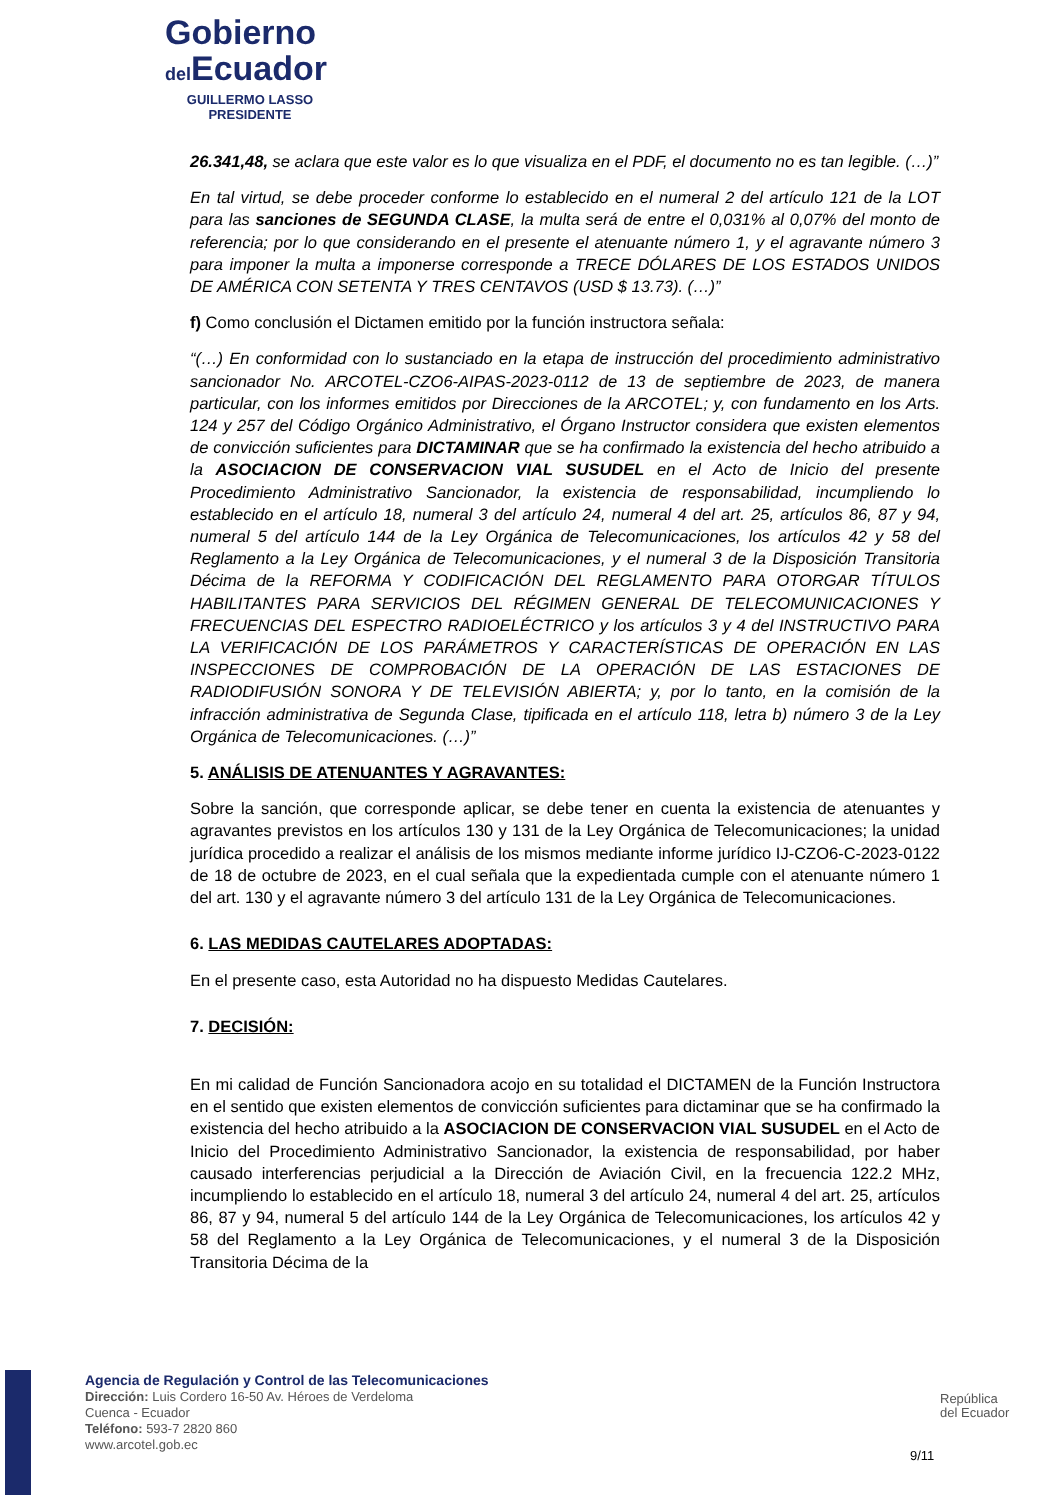Gobierno
del Ecuador
GUILLERMO LASSO
PRESIDENTE
26.341,48, se aclara que este valor es lo que visualiza en el PDF, el documento no es tan legible. (…)”
En tal virtud, se debe proceder conforme lo establecido en el numeral 2 del artículo 121 de la LOT para las sanciones de SEGUNDA CLASE, la multa será de entre el 0,031% al 0,07% del monto de referencia; por lo que considerando en el presente el atenuante número 1, y el agravante número 3 para imponer la multa a imponerse corresponde a TRECE DÓLARES DE LOS ESTADOS UNIDOS DE AMÉRICA CON SETENTA Y TRES CENTAVOS (USD $ 13.73). (…)”
f) Como conclusión el Dictamen emitido por la función instructora señala:
“(…) En conformidad con lo sustanciado en la etapa de instrucción del procedimiento administrativo sancionador No. ARCOTEL-CZO6-AIPAS-2023-0112 de 13 de septiembre de 2023, de manera particular, con los informes emitidos por Direcciones de la ARCOTEL; y, con fundamento en los Arts. 124 y 257 del Código Orgánico Administrativo, el Órgano Instructor considera que existen elementos de convicción suficientes para DICTAMINAR que se ha confirmado la existencia del hecho atribuido a la ASOCIACION DE CONSERVACION VIAL SUSUDEL en el Acto de Inicio del presente Procedimiento Administrativo Sancionador, la existencia de responsabilidad, incumpliendo lo establecido en el artículo 18, numeral 3 del artículo 24, numeral 4 del art. 25, artículos 86, 87 y 94, numeral 5 del artículo 144 de la Ley Orgánica de Telecomunicaciones, los artículos 42 y 58 del Reglamento a la Ley Orgánica de Telecomunicaciones, y el numeral 3 de la Disposición Transitoria Décima de la REFORMA Y CODIFICACIÓN DEL REGLAMENTO PARA OTORGAR TÍTULOS HABILITANTES PARA SERVICIOS DEL RÉGIMEN GENERAL DE TELECOMUNICACIONES Y FRECUENCIAS DEL ESPECTRO RADIOELÉCTRICO y los artículos 3 y 4 del INSTRUCTIVO PARA LA VERIFICACIÓN DE LOS PARÁMETROS Y CARACTERÍSTICAS DE OPERACIÓN EN LAS INSPECCIONES DE COMPROBACIÓN DE LA OPERACIÓN DE LAS ESTACIONES DE RADIODIFUSIÓN SONORA Y DE TELEVISIÓN ABIERTA; y, por lo tanto, en la comisión de la infracción administrativa de Segunda Clase, tipificada en el artículo 118, letra b) número 3 de la Ley Orgánica de Telecomunicaciones. (…)”
5. ANÁLISIS DE ATENUANTES Y AGRAVANTES:
Sobre la sanción, que corresponde aplicar, se debe tener en cuenta la existencia de atenuantes y agravantes previstos en los artículos 130 y 131 de la Ley Orgánica de Telecomunicaciones; la unidad jurídica procedido a realizar el análisis de los mismos mediante informe jurídico IJ-CZO6-C-2023-0122 de 18 de octubre de 2023, en el cual señala que la expedientada cumple con el atenuante número 1 del art. 130 y el agravante número 3 del artículo 131 de la Ley Orgánica de Telecomunicaciones.
6. LAS MEDIDAS CAUTELARES ADOPTADAS:
En el presente caso, esta Autoridad no ha dispuesto Medidas Cautelares.
7. DECISIÓN:
En mi calidad de Función Sancionadora acojo en su totalidad el DICTAMEN de la Función Instructora en el sentido que existen elementos de convicción suficientes para dictaminar que se ha confirmado la existencia del hecho atribuido a la ASOCIACION DE CONSERVACION VIAL SUSUDEL en el Acto de Inicio del Procedimiento Administrativo Sancionador, la existencia de responsabilidad, por haber causado interferencias perjudicial a la Dirección de Aviación Civil, en la frecuencia 122.2 MHz, incumpliendo lo establecido en el artículo 18, numeral 3 del artículo 24, numeral 4 del art. 25, artículos 86, 87 y 94, numeral 5 del artículo 144 de la Ley Orgánica de Telecomunicaciones, los artículos 42 y 58 del Reglamento a la Ley Orgánica de Telecomunicaciones, y el numeral 3 de la Disposición Transitoria Décima de la
Agencia de Regulación y Control de las Telecomunicaciones
Dirección: Luis Cordero 16-50 Av. Héroes de Verdeloma
Cuenca - Ecuador
Teléfono: 593-7 2820 860
www.arcotel.gob.ec
República
del Ecuador
9/11